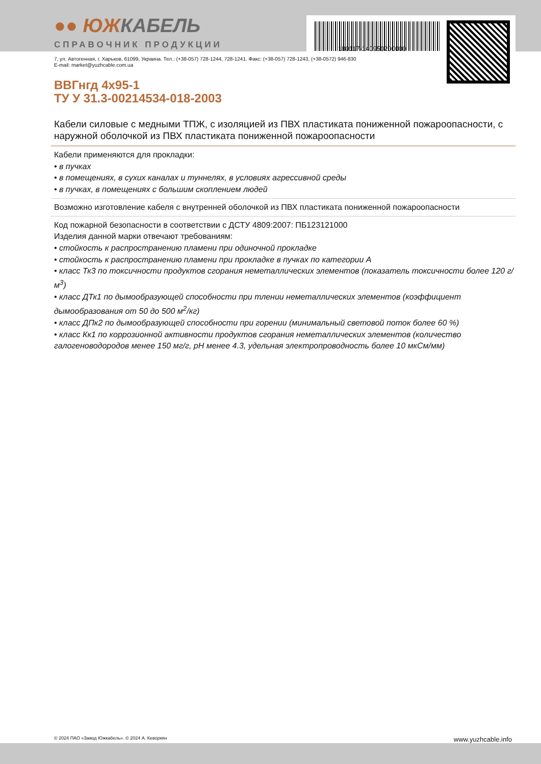●● ЮЖКАБЕЛЬ
СПРАВОЧНИК ПРОДУКЦИИ
180117-140950200000
7, ул. Автогенная, г. Харьков, 61099, Украина. Тел.: (+38-057) 728-1244, 728-1241. Факс: (+38-057) 728-1243, (+38-0572) 946-830
E-mail: market@yuzhcable.com.ua
ВВГнгд 4x95-1
ТУ У 31.3-00214534-018-2003
Кабели силовые с медными ТПЖ, с изоляцией из ПВХ пластиката пониженной пожароопасности, с наружной оболочкой из ПВХ пластиката пониженной пожароопасности
Кабели применяются для прокладки:
• в пучках
• в помещениях, в сухих каналах и туннелях, в условиях агрессивной среды
• в пучках, в помещениях с большим скоплением людей
Возможно изготовление кабеля с внутренней оболочкой из ПВХ пластиката пониженной пожароопасности
Код пожарной безопасности в соответствии с ДСТУ 4809:2007: ПБ123121000
Изделия данной марки отвечают требованиям:
• стойкость к распространению пламени при одиночной прокладке
• стойкость к распространению пламени при прокладке в пучках по категории А
• класс Тк3 по токсичности продуктов сгорания неметаллических элементов (показатель токсичности более 120 г/м<sup>3</sup>)
• класс ДТк1 по дымообразующей способности при тлении неметаллических элементов (коэффициент дымообразования от 50 до 500 м<sup>2</sup>/кг)
• класс ДПк2 по дымообразующей способности при горении (минимальный световой поток более 60 %)
• класс Кк1 по коррозионной активности продуктов сгорания неметаллических элементов (количество галогеноводородов менее 150 мг/г, pH менее 4.3, удельная электропроводность более 10 мкСм/мм)
© 2024 ПАО «Завод Южкабель». © 2024 А. Кеворкян www.yuzhcable.info